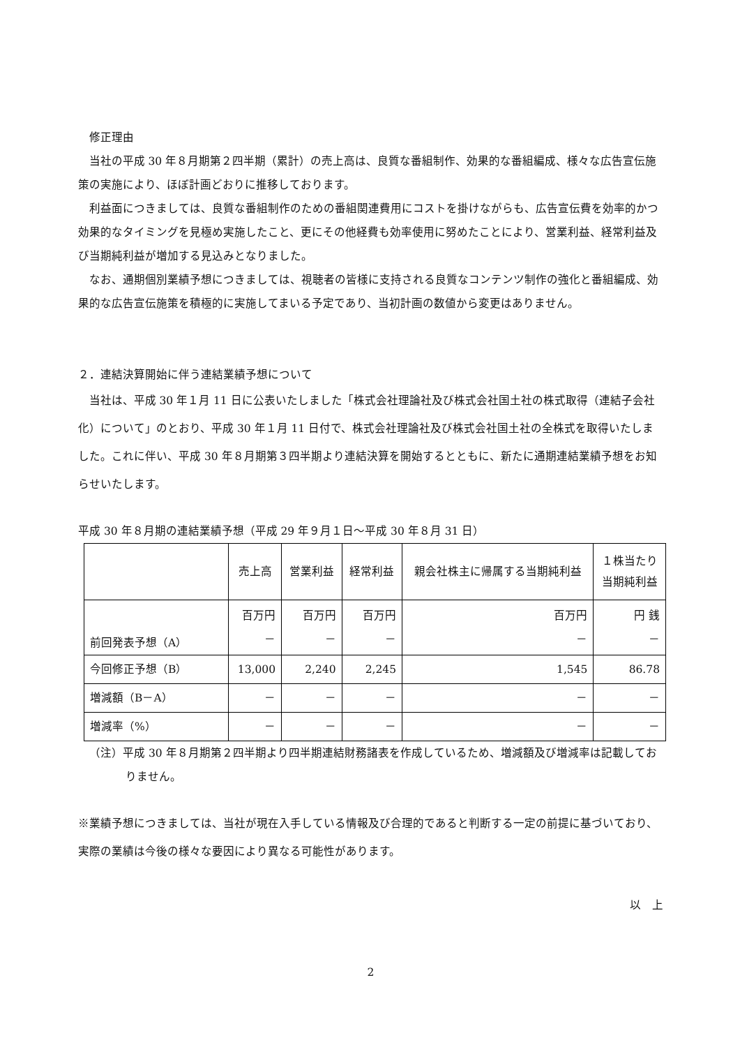修正理由
当社の平成 30 年８月期第２四半期（累計）の売上高は、良質な番組制作、効果的な番組編成、様々な広告宣伝施策の実施により、ほぼ計画どおりに推移しております。
利益面につきましては、良質な番組制作のための番組関連費用にコストを掛けながらも、広告宣伝費を効率的かつ効果的なタイミングを見極め実施したこと、更にその他経費も効率使用に努めたことにより、営業利益、経常利益及び当期純利益が増加する見込みとなりました。
なお、通期個別業績予想につきましては、視聴者の皆様に支持される良質なコンテンツ制作の強化と番組編成、効果的な広告宣伝施策を積極的に実施してまいる予定であり、当初計画の数値から変更はありません。
２．連結決算開始に伴う連結業績予想について
当社は、平成 30 年１月 11 日に公表いたしました「株式会社理論社及び株式会社国土社の株式取得（連結子会社化）について」のとおり、平成 30 年１月 11 日付で、株式会社理論社及び株式会社国土社の全株式を取得いたしました。これに伴い、平成 30 年８月期第３四半期より連結決算を開始するとともに、新たに通期連結業績予想をお知らせいたします。
平成 30 年８月期の連結業績予想（平成 29 年９月１日～平成 30 年８月 31 日）
| | 売上高 | 営業利益 | 経常利益 | 親会社株主に帰属する当期純利益 | １株当たり 当期純利益 |
| --- | --- | --- | --- | --- | --- |
| 前回発表予想（A） | 百万円 － | 百万円 － | 百万円 － | 百万円 － | 円 銭 － |
| 今回修正予想（B） | 13,000 | 2,240 | 2,245 | 1,545 | 86.78 |
| 増減額（B－A） | － | － | － | － | － |
| 増減率（%） | － | － | － | － | － |
（注）平成 30 年８月期第２四半期より四半期連結財務諸表を作成しているため、増減額及び増減率は記載しておりません。
※業績予想につきましては、当社が現在入手している情報及び合理的であると判断する一定の前提に基づいており、実際の業績は今後の様々な要因により異なる可能性があります。
以　上
2